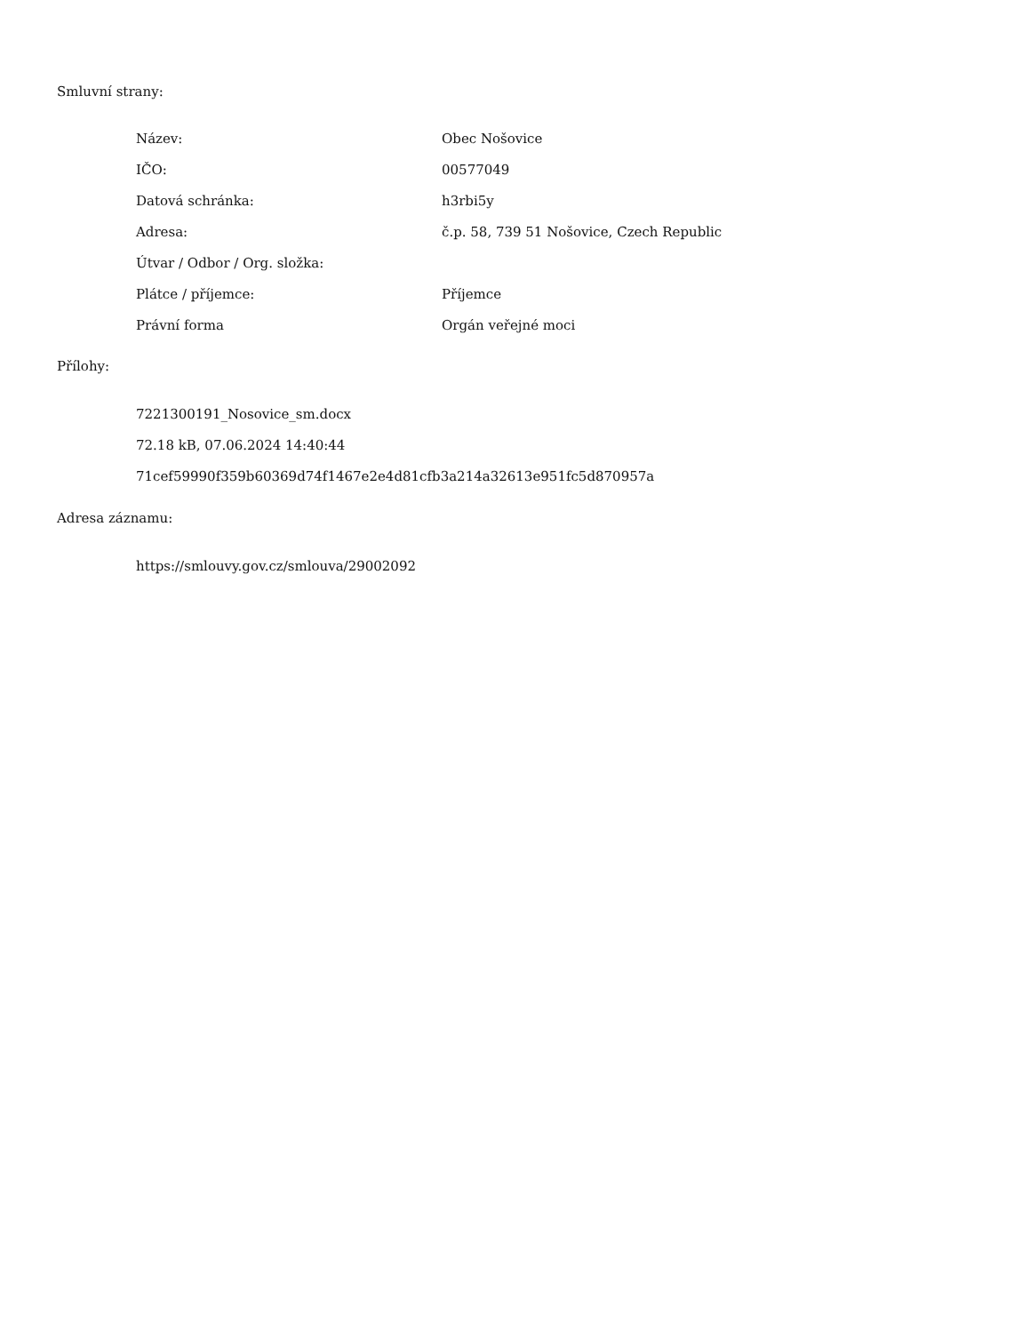Smluvní strany:
| Název: | Obec Nošovice |
| IČO: | 00577049 |
| Datová schránka: | h3rbi5y |
| Adresa: | č.p. 58, 739 51 Nošovice, Czech Republic |
| Útvar / Odbor / Org. složka: | |
| Plátce / příjemce: | Příjemce |
| Právní forma | Orgán veřejné moci |
Přílohy:
7221300191_Nosovice_sm.docx
72.18 kB, 07.06.2024 14:40:44
71cef59990f359b60369d74f1467e2e4d81cfb3a214a32613e951fc5d870957a
Adresa záznamu:
https://smlouvy.gov.cz/smlouva/29002092